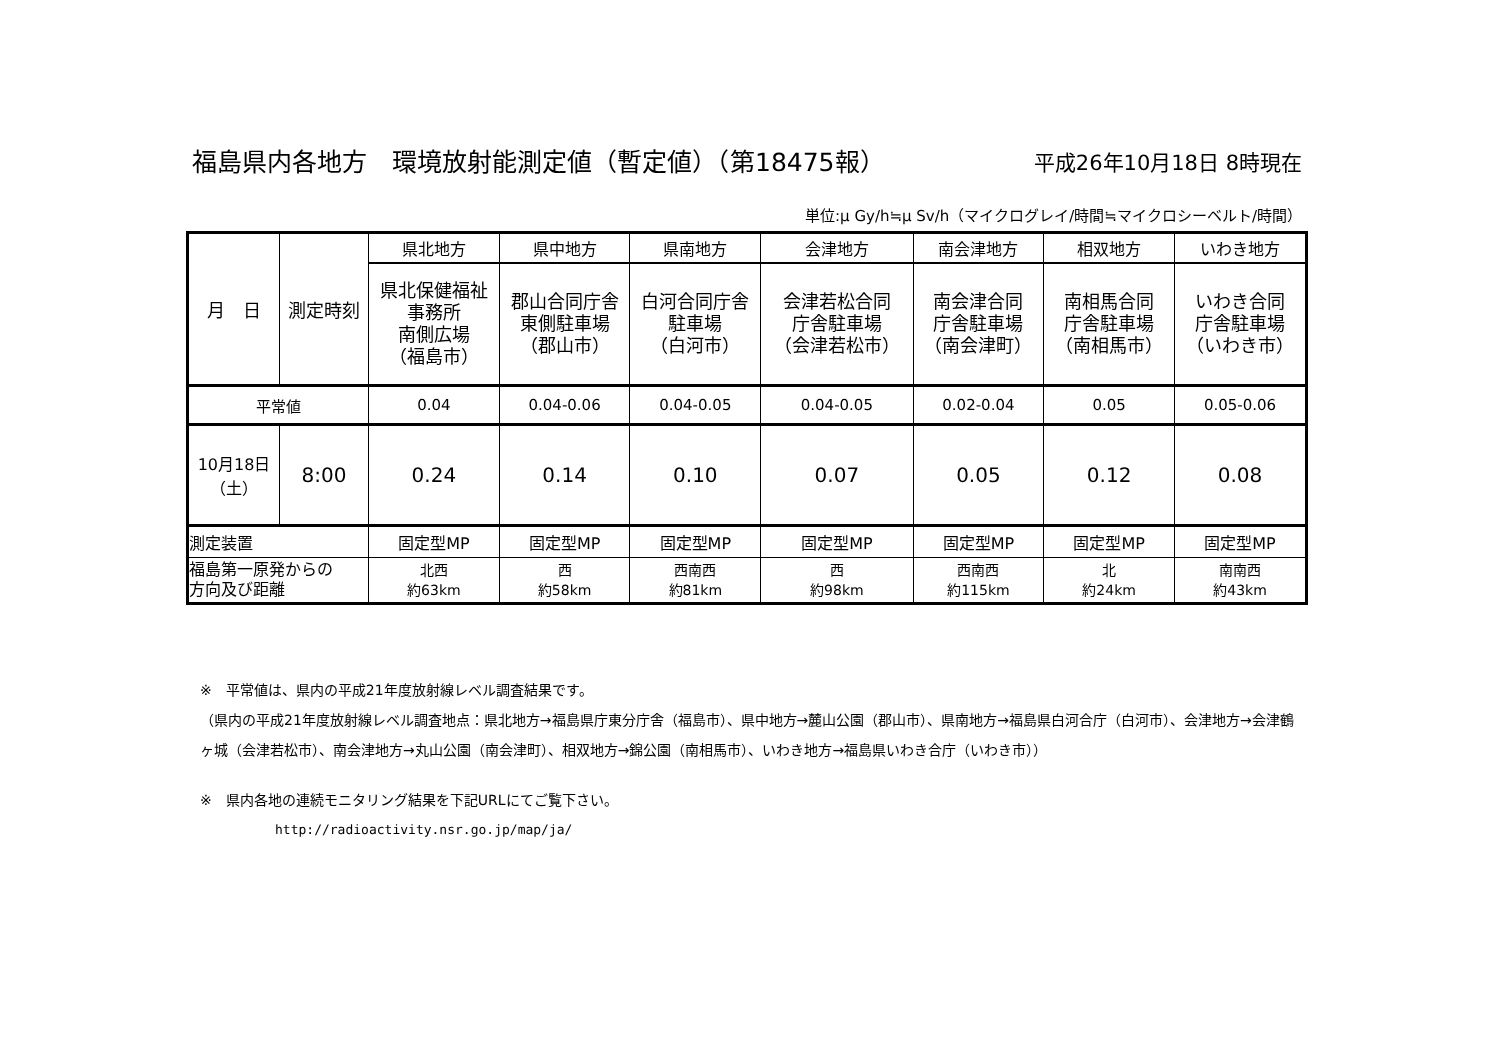福島県内各地方　環境放射能測定値（暫定値）（第18475報）
平成26年10月18日 8時現在
単位:μ Gy/h≒μ Sv/h（マイクログレイ/時間≒マイクロシーベルト/時間）
| 月 日 | 測定時刻 | 県北地方 | 県中地方 | 県南地方 | 会津地方 | 南会津地方 | 相双地方 | いわき地方 |
| | | 県北保健福祉 事務所 南側広場 （福島市） | 郡山合同庁舎 東側駐車場 （郡山市） | 白河合同庁舎 駐車場 （白河市） | 会津若松合同 庁舎駐車場 （会津若松市） | 南会津合同 庁舎駐車場 （南会津町） | 南相馬合同 庁舎駐車場 （南相馬市） | いわき合同 庁舎駐車場 （いわき市） |
| 平常値 | | 0.04 | 0.04-0.06 | 0.04-0.05 | 0.04-0.05 | 0.02-0.04 | 0.05 | 0.05-0.06 |
| 10月18日 （土） | 8:00 | 0.24 | 0.14 | 0.10 | 0.07 | 0.05 | 0.12 | 0.08 |
| 測定装置 | | 固定型MP | 固定型MP | 固定型MP | 固定型MP | 固定型MP | 固定型MP | 固定型MP |
| 福島第一原発からの 方向及び距離 | | 北西 約63km | 西 約58km | 西南西 約81km | 西 約98km | 西南西 約115km | 北 約24km | 南南西 約43km |
※　平常値は、県内の平成21年度放射線レベル調査結果です。
（県内の平成21年度放射線レベル調査地点：県北地方→福島県庁東分庁舎（福島市）、県中地方→麓山公園（郡山市）、県南地方→福島県白河合庁（白河市）、会津地方→会津鶴ヶ城（会津若松市）、南会津地方→丸山公園（南会津町）、相双地方→錦公園（南相馬市）、いわき地方→福島県いわき合庁（いわき市））
※　県内各地の連続モニタリング結果を下記URLにてご覧下さい。
http://radioactivity.nsr.go.jp/map/ja/